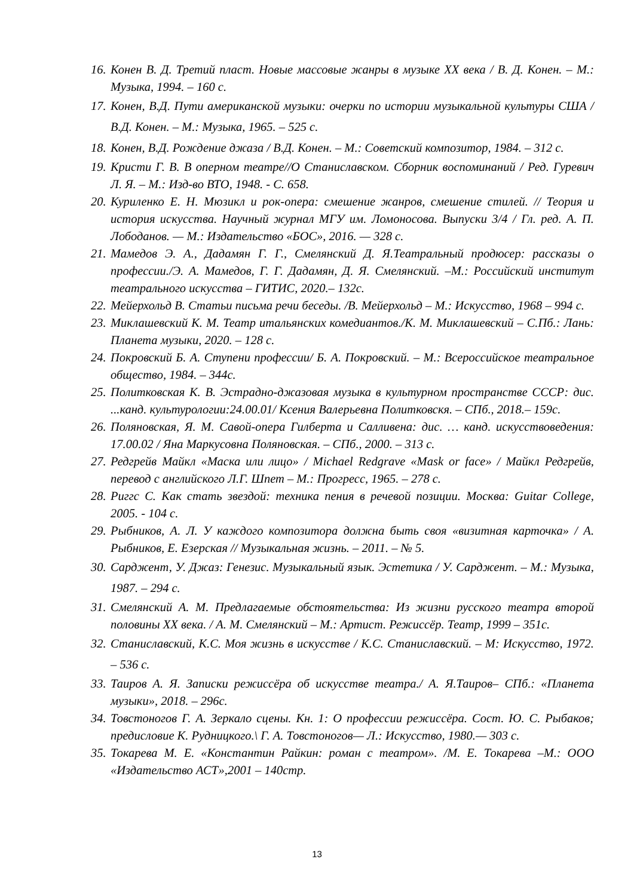16. Конен В. Д. Третий пласт. Новые массовые жанры в музыке XX века / В. Д. Конен. – М.: Музыка, 1994. – 160 с.
17. Конен, В.Д. Пути американской музыки: очерки по истории музыкальной культуры США / В.Д. Конен. – М.: Музыка, 1965. – 525 с.
18. Конен, В.Д. Рождение джаза / В.Д. Конен. – М.: Советский композитор, 1984. – 312 с.
19. Кристи Г. В. В оперном театре//О Станиславском. Сборник воспоминаний / Ред. Гуревич Л. Я. – М.: Изд-во ВТО, 1948. - С. 658.
20. Куриленко Е. Н. Мюзикл и рок-опера: смешение жанров, смешение стилей. // Теория и история искусства. Научный журнал МГУ им. Ломоносова. Выпуски 3/4 / Гл. ред. А. П. Лободанов. — М.: Издательство «БОС», 2016. — 328 с.
21. Мамедов Э. А., Дадамян Г. Г., Смелянский Д. Я.Театральный продюсер: рассказы о профессии./Э. А. Мамедов, Г. Г. Дадамян, Д. Я. Смелянский. –М.: Российский институт театрального искусства – ГИТИС, 2020.– 132с.
22. Мейерхольд В. Статьи письма речи беседы. /В. Мейерхольд – М.: Искусство, 1968 – 994 с.
23. Миклашевский К. М. Театр итальянских комедиантов./К. М. Миклашевский – С.Пб.: Лань: Планета музыки, 2020. – 128 с.
24. Покровский Б. А. Ступени профессии/ Б. А. Покровский. – М.: Всероссийское театральное общество, 1984. – 344с.
25. Политковская К. В. Эстрадно-джазовая музыка в культурном пространстве СССР: дис. ...канд. культурологии:24.00.01/ Ксения Валерьевна Политковскя. – СПб., 2018.– 159с.
26. Поляновская, Я. М. Савой-опера Гилберта и Салливена: дис. … канд. искусствоведения: 17.00.02 / Яна Маркусовна Поляновская. – СПб., 2000. – 313 с.
27. Редгрейв Майкл «Маска или лицо» / Michael Redgrave «Mask or face» / Майкл Редгрейв, перевод с английского Л.Г. Шпет – М.: Прогресс, 1965. – 278 с.
28. Риггс С. Как стать звездой: техника пения в речевой позиции. Москва: Guitar College, 2005. - 104 с.
29. Рыбников, А. Л. У каждого композитора должна быть своя «визитная карточка» / А. Рыбников, Е. Езерская // Музыкальная жизнь. – 2011. – № 5.
30. Сарджент, У. Джаз: Генезис. Музыкальный язык. Эстетика / У. Сарджент. – М.: Музыка, 1987. – 294 с.
31. Смелянский А. М. Предлагаемые обстоятельства: Из жизни русского театра второй половины XX века. / А. М. Смелянский – М.: Артист. Режиссёр. Театр, 1999 – 351с.
32. Станиславский, К.С. Моя жизнь в искусстве / К.С. Станиславский. – М: Искусство, 1972. – 536 с.
33. Таиров А. Я. Записки режиссёра об искусстве театра./ А. Я.Таиров– СПб.: «Планета музыки», 2018. – 296с.
34. Товстоногов Г. А. Зеркало сцены. Кн. 1: О профессии режиссёра. Сост. Ю. С. Рыбаков; предисловие К. Рудницкого.\ Г. А. Товстоногов— Л.: Искусство, 1980.— 303 с.
35. Токарева М. Е. «Константин Райкин: роман с театром». /М. Е. Токарева –М.: ООО «Издательство АСТ»,2001 – 140стр.
13